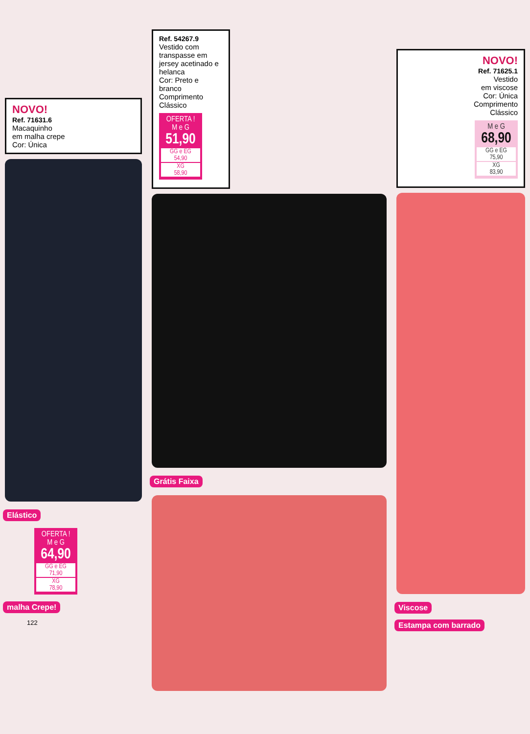NOVO!
Ref. 71631.6
Macaquinho
em malha crepe
Cor: Única
Elástico
OFERTA !
M e G
64,90
GG e EG
71,90
XG
78,90
malha Crepe!
122
Ref. 54267.9
Vestido com transpasse em jersey acetinado e helanca
Cor: Preto e branco
Comprimento Clássico
OFERTA !
M e G
51,90
GG e EG
54,90
XG
58,90
Grátis Faixa
NOVO!
Ref. 71625.1
Vestido
em viscose
Cor: Única
Comprimento
Clássico
M e G
68,90
GG e EG
75,90
XG
83,90
Viscose
Estampa com barrado